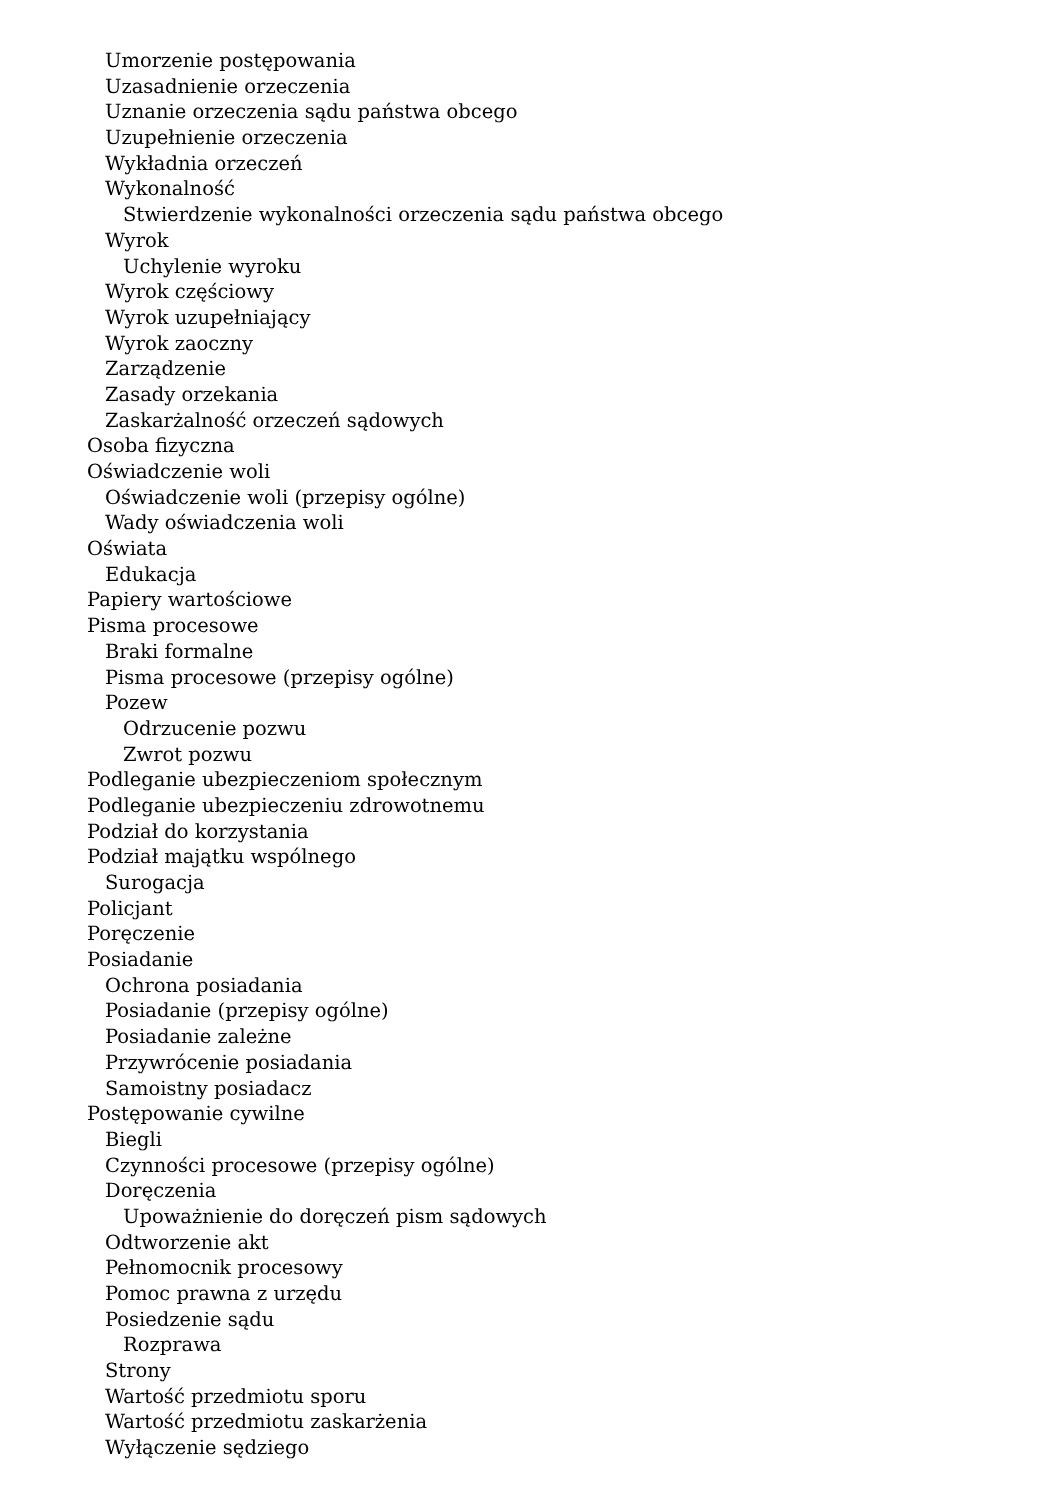Umorzenie postępowania
Uzasadnienie orzeczenia
Uznanie orzeczenia sądu państwa obcego
Uzupełnienie orzeczenia
Wykładnia orzeczeń
Wykonalność
Stwierdzenie wykonalności orzeczenia sądu państwa obcego
Wyrok
Uchylenie wyroku
Wyrok częściowy
Wyrok uzupełniający
Wyrok zaoczny
Zarządzenie
Zasady orzekania
Zaskarżalność orzeczeń sądowych
Osoba fizyczna
Oświadczenie woli
Oświadczenie woli (przepisy ogólne)
Wady oświadczenia woli
Oświata
Edukacja
Papiery wartościowe
Pisma procesowe
Braki formalne
Pisma procesowe (przepisy ogólne)
Pozew
Odrzucenie pozwu
Zwrot pozwu
Podleganie ubezpieczeniom społecznym
Podleganie ubezpieczeniu zdrowotnemu
Podział do korzystania
Podział majątku wspólnego
Surogacja
Policjant
Poręczenie
Posiadanie
Ochrona posiadania
Posiadanie (przepisy ogólne)
Posiadanie zależne
Przywrócenie posiadania
Samoistny posiadacz
Postępowanie cywilne
Biegli
Czynności procesowe (przepisy ogólne)
Doręczenia
Upoważnienie do doręczeń pism sądowych
Odtworzenie akt
Pełnomocnik procesowy
Pomoc prawna z urzędu
Posiedzenie sądu
Rozprawa
Strony
Wartość przedmiotu sporu
Wartość przedmiotu zaskarżenia
Wyłączenie sędziego